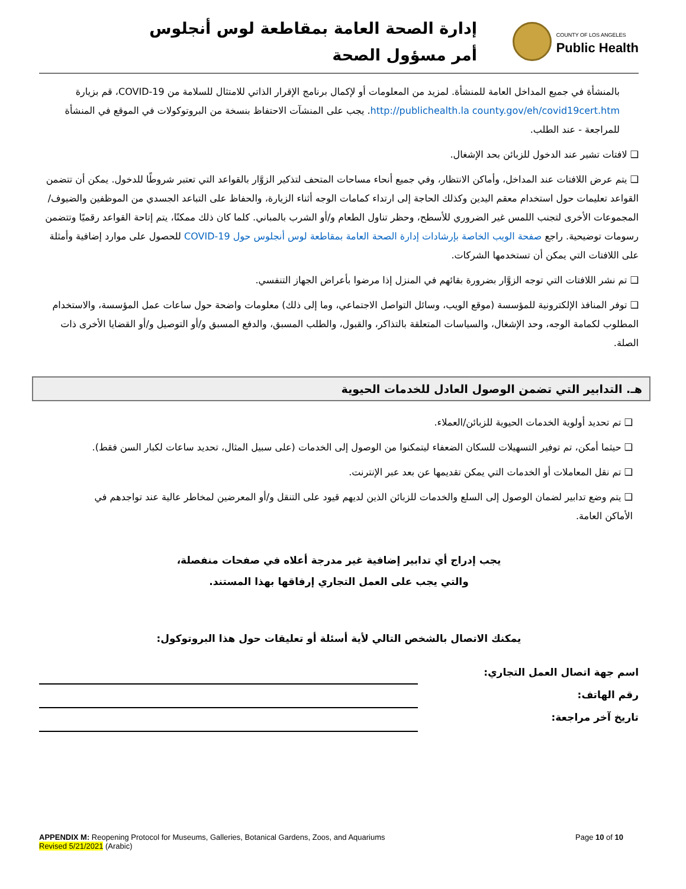إدارة الصحة العامة بمقاطعة لوس أنجلوس
أمر مسؤول الصحة
COUNTY OF LOS ANGELES
Public Health
بالمنشأة في جميع المداخل العامة للمنشأة. لمزيد من المعلومات أو لإكمال برنامج الإقرار الذاتي للامتثال للسلامة من COVID-19، قم بزيارة http://publichealth.la county.gov/eh/covid19cert.htm. يجب على المنشآت الاحتفاظ بنسخة من البروتوكولات في الموقع في المنشأة للمراجعة - عند الطلب.
❑ لافتات تشير عند الدخول للزبائن بحد الإشغال.
❑ يتم عرض اللافتات عند المداخل، وأماكن الانتظار، وفي جميع أنحاء مساحات المتحف لتذكير الزوَّار بالقواعد التي تعتبر شروطًا للدخول. يمكن أن تتضمن القواعد تعليمات حول استخدام معقم اليدين وكذلك الحاجة إلى ارتداء كمامات الوجه أثناء الزيارة، والحفاظ على التباعد الجسدي من الموظفين والضيوف/المجموعات الأخرى لتجنب اللمس غير الضروري للأسطح، وحظر تناول الطعام و/أو الشرب بالمباني. كلما كان ذلك ممكنًا، يتم إتاحة القواعد رقميًا وتتضمن رسومات توضيحية. راجع صفحة الويب الخاصة بإرشادات إدارة الصحة العامة بمقاطعة لوس أنجلوس حول COVID-19 للحصول على موارد إضافية وأمثلة على اللافتات التي يمكن أن تستخدمها الشركات.
❑ تم نشر اللافتات التي توجه الزوَّار بضرورة بقائهم في المنزل إذا مرضوا بأعراض الجهاز التنفسي.
❑ توفر المنافذ الإلكترونية للمؤسسة (موقع الويب، وسائل التواصل الاجتماعي، وما إلى ذلك) معلومات واضحة حول ساعات عمل المؤسسة، والاستخدام المطلوب لكمامة الوجه، وحد الإشغال، والسياسات المتعلقة بالتذاكر، والقبول، والطلب المسبق، والدفع المسبق و/أو التوصيل و/أو القضايا الأخرى ذات الصلة.
هـ. التدابير التي تضمن الوصول العادل للخدمات الحيوية
❑ تم تحديد أولوية الخدمات الحيوية للزبائن/العملاء.
❑ حيثما أمكن، تم توفير التسهيلات للسكان الضعفاء ليتمكنوا من الوصول إلى الخدمات (على سبيل المثال، تحديد ساعات لكبار السن فقط).
❑ تم نقل المعاملات أو الخدمات التي يمكن تقديمها عن بعد عبر الإنترنت.
❑ يتم وضع تدابير لضمان الوصول إلى السلع والخدمات للزبائن الذين لديهم قيود على التنقل و/أو المعرضين لمخاطر عالية عند تواجدهم في الأماكن العامة.
يجب إدراج أي تدابير إضافية غير مدرجة أعلاه في صفحات منفصلة،
والتي يجب على العمل التجاري إرفاقها بهذا المستند.
يمكنك الاتصال بالشخص التالي لأية أسئلة أو تعليقات حول هذا البروتوكول:
اسم جهة اتصال العمل التجاري:
رقم الهاتف:
تاريخ آخر مراجعة:
APPENDIX M: Reopening Protocol for Museums, Galleries, Botanical Gardens, Zoos, and Aquariums
Revised 5/21/2021 (Arabic)
Page 10 of 10